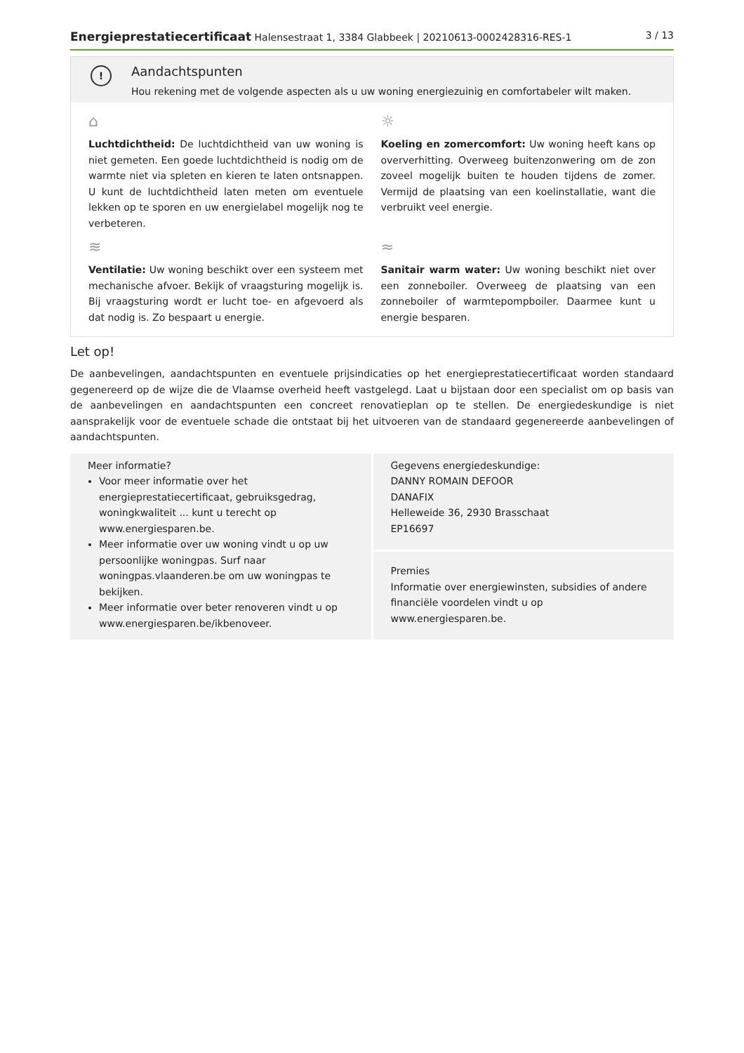Energieprestatiecertificaat Halensestraat 1, 3384 Glabbeek | 20210613-0002428316-RES-1 3 / 13
!
Aandachtspunten
Hou rekening met de volgende aspecten als u uw woning energiezuinig en comfortabeler wilt maken.
⌂
Luchtdichtheid: De luchtdichtheid van uw woning is niet gemeten. Een goede luchtdichtheid is nodig om de warmte niet via spleten en kieren te laten ontsnappen. U kunt de luchtdichtheid laten meten om eventuele lekken op te sporen en uw energielabel mogelijk nog te verbeteren.
☼
Koeling en zomercomfort: Uw woning heeft kans op oververhitting. Overweeg buitenzonwering om de zon zoveel mogelijk buiten te houden tijdens de zomer. Vermijd de plaatsing van een koelinstallatie, want die verbruikt veel energie.
≋
Ventilatie: Uw woning beschikt over een systeem met mechanische afvoer. Bekijk of vraagsturing mogelijk is. Bij vraagsturing wordt er lucht toe- en afgevoerd als dat nodig is. Zo bespaart u energie.
≈
Sanitair warm water: Uw woning beschikt niet over een zonneboiler. Overweeg de plaatsing van een zonneboiler of warmtepompboiler. Daarmee kunt u energie besparen.
Let op!
De aanbevelingen, aandachtspunten en eventuele prijsindicaties op het energieprestatiecertificaat worden standaard gegenereerd op de wijze die de Vlaamse overheid heeft vastgelegd. Laat u bijstaan door een specialist om op basis van de aanbevelingen en aandachtspunten een concreet renovatieplan op te stellen. De energiedeskundige is niet aansprakelijk voor de eventuele schade die ontstaat bij het uitvoeren van de standaard gegenereerde aanbevelingen of aandachtspunten.
Meer informatie?
Voor meer informatie over het energieprestatiecertificaat, gebruiksgedrag, woningkwaliteit ... kunt u terecht op www.energiesparen.be.
Meer informatie over uw woning vindt u op uw persoonlijke woningpas. Surf naar woningpas.vlaanderen.be om uw woningpas te bekijken.
Meer informatie over beter renoveren vindt u op www.energiesparen.be/ikbenoveer.
Gegevens energiedeskundige:
DANNY ROMAIN DEFOOR
DANAFIX
Helleweide 36, 2930 Brasschaat
EP16697
Premies
Informatie over energiewinsten, subsidies of andere financiële voordelen vindt u op www.energiesparen.be.